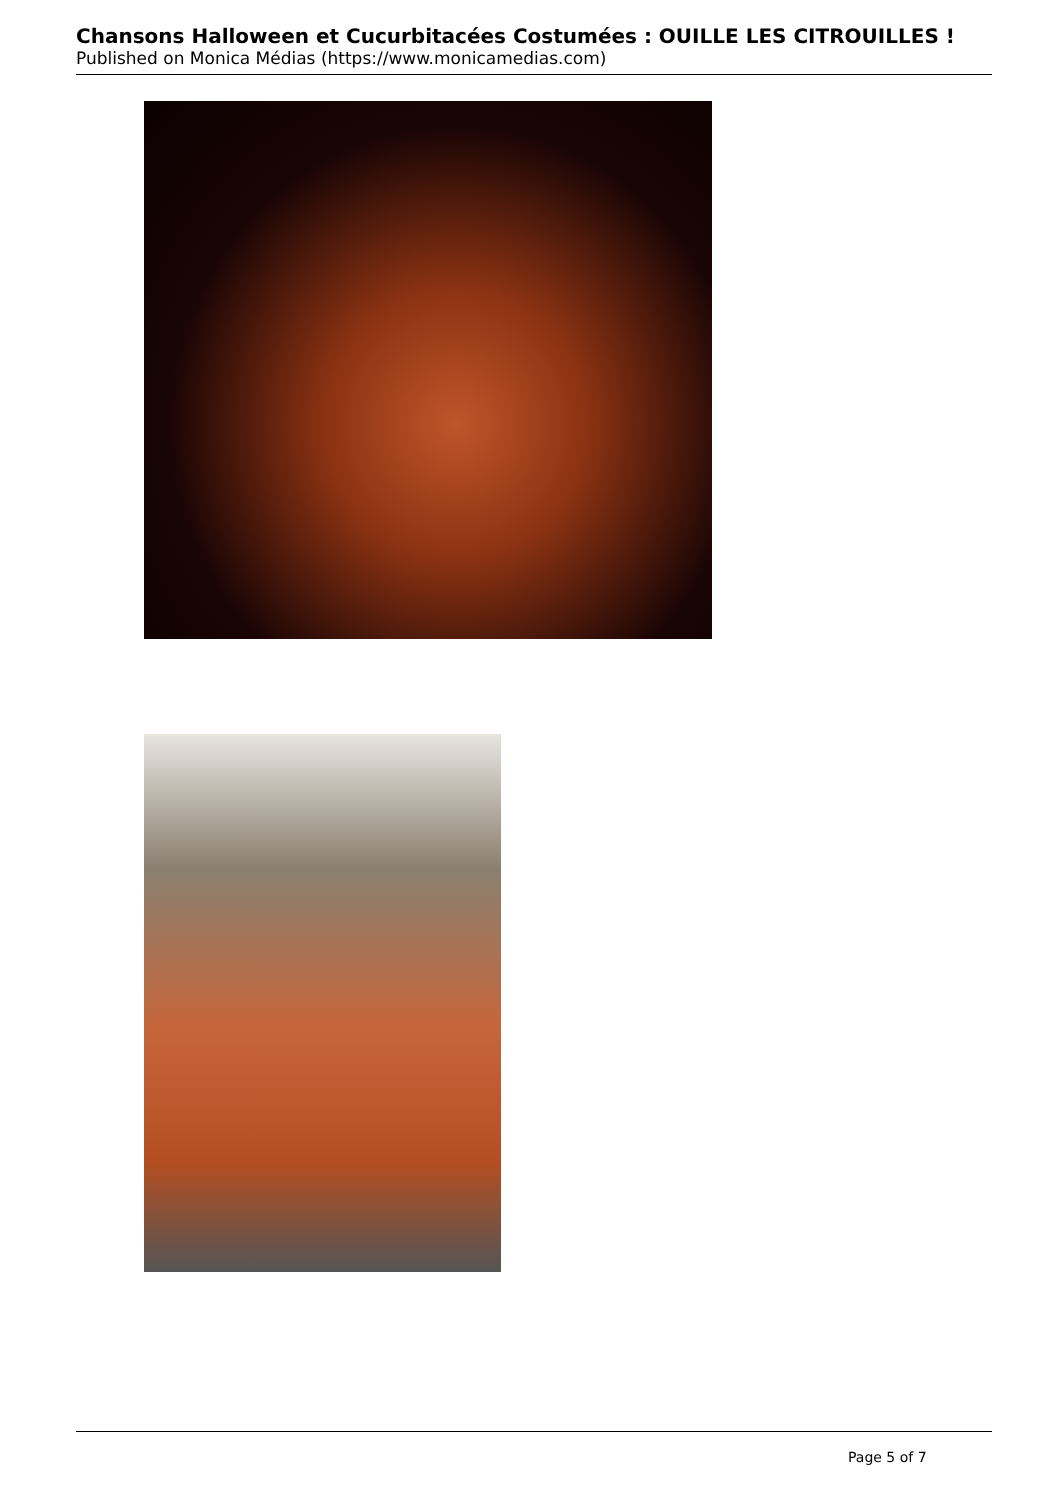Chansons Halloween et Cucurbitacées Costumées : OUILLE LES CITROUILLES !
Published on Monica Médias (https://www.monicamedias.com)
Page 5 of 7